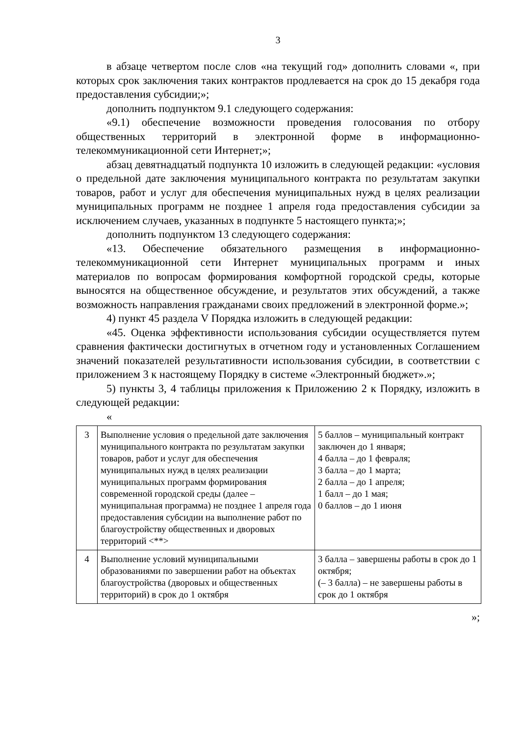3
в абзаце четвертом после слов «на текущий год» дополнить словами «, при которых срок заключения таких контрактов продлевается на срок до 15 декабря года предоставления субсидии;»;
дополнить подпунктом 9.1 следующего содержания:
«9.1) обеспечение возможности проведения голосования по отбору общественных территорий в электронной форме в информационно-телекоммуникационной сети Интернет;»;
абзац девятнадцатый подпункта 10 изложить в следующей редакции: «условия о предельной дате заключения муниципального контракта по результатам закупки товаров, работ и услуг для обеспечения муниципальных нужд в целях реализации муниципальных программ не позднее 1 апреля года предоставления субсидии за исключением случаев, указанных в подпункте 5 настоящего пункта;»;
дополнить подпунктом 13 следующего содержания:
«13. Обеспечение обязательного размещения в информационно-телекоммуникационной сети Интернет муниципальных программ и иных материалов по вопросам формирования комфортной городской среды, которые выносятся на общественное обсуждение, и результатов этих обсуждений, а также возможность направления гражданами своих предложений в электронной форме.»;
4) пункт 45 раздела V Порядка изложить в следующей редакции:
«45. Оценка эффективности использования субсидии осуществляется путем сравнения фактически достигнутых в отчетном году и установленных Соглашением значений показателей результативности использования субсидии, в соответствии с приложением 3 к настоящему Порядку в системе «Электронный бюджет».»;
5) пункты 3, 4 таблицы приложения к Приложению 2 к Порядку, изложить в следующей редакции:
«
| 3 | Выполнение условия о предельной дате заключения муниципального контракта по результатам закупки товаров, работ и услуг для обеспечения муниципальных нужд в целях реализации муниципальных программ формирования современной городской среды (далее – муниципальная программа) не позднее 1 апреля года предоставления субсидии на выполнение работ по благоустройству общественных и дворовых территорий <**> | 5 баллов – муниципальный контракт заключен до 1 января; 4 балла – до 1 февраля; 3 балла – до 1 марта; 2 балла – до 1 апреля; 1 балл – до 1 мая; 0 баллов – до 1 июня |
| 4 | Выполнение условий муниципальными образованиями по завершении работ на объектах благоустройства (дворовых и общественных территорий) в срок до 1 октября | 3 балла – завершены работы в срок до 1 октября; (– 3 балла) – не завершены работы в срок до 1 октября |
»;